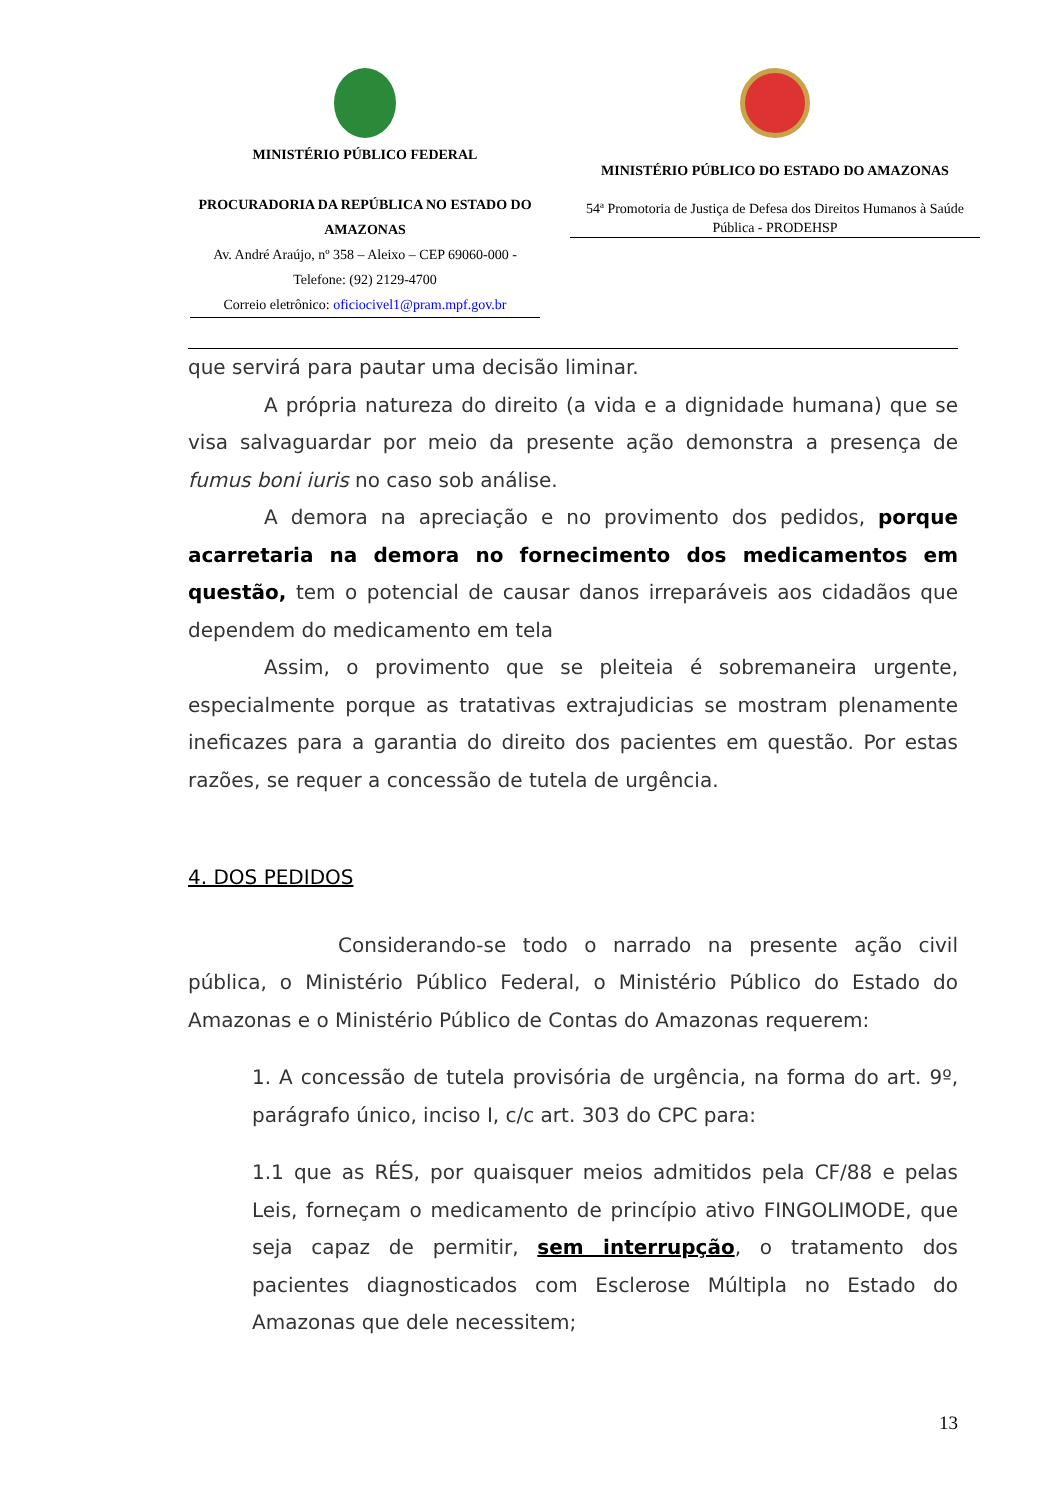MINISTÉRIO PÚBLICO FEDERAL
PROCURADORIA DA REPÚBLICA NO ESTADO DO AMAZONAS
Av. André Araújo, nº 358 – Aleixo – CEP 69060-000 - Telefone: (92) 2129-4700
Correio eletrônico: oficiocivel1@pram.mpf.gov.br
MINISTÉRIO PÚBLICO DO ESTADO DO AMAZONAS
54ª Promotoria de Justiça de Defesa dos Direitos Humanos à Saúde Pública - PRODEHSP
que servirá para pautar uma decisão liminar.
A própria natureza do direito (a vida e a dignidade humana) que se visa salvaguardar por meio da presente ação demonstra a presença de fumus boni iuris no caso sob análise.
A demora na apreciação e no provimento dos pedidos, porque acarretaria na demora no fornecimento dos medicamentos em questão, tem o potencial de causar danos irreparáveis aos cidadãos que dependem do medicamento em tela
Assim, o provimento que se pleiteia é sobremaneira urgente, especialmente porque as tratativas extrajudicias se mostram plenamente ineficazes para a garantia do direito dos pacientes em questão. Por estas razões, se requer a concessão de tutela de urgência.
4. DOS PEDIDOS
Considerando-se todo o narrado na presente ação civil pública, o Ministério Público Federal, o Ministério Público do Estado do Amazonas e o Ministério Público de Contas do Amazonas requerem:
1. A concessão de tutela provisória de urgência, na forma do art. 9º, parágrafo único, inciso I, c/c art. 303 do CPC para:
1.1 que as RÉS, por quaisquer meios admitidos pela CF/88 e pelas Leis, forneçam o medicamento de princípio ativo FINGOLIMODE, que seja capaz de permitir, sem interrupção, o tratamento dos pacientes diagnosticados com Esclerose Múltipla no Estado do Amazonas que dele necessitem;
13